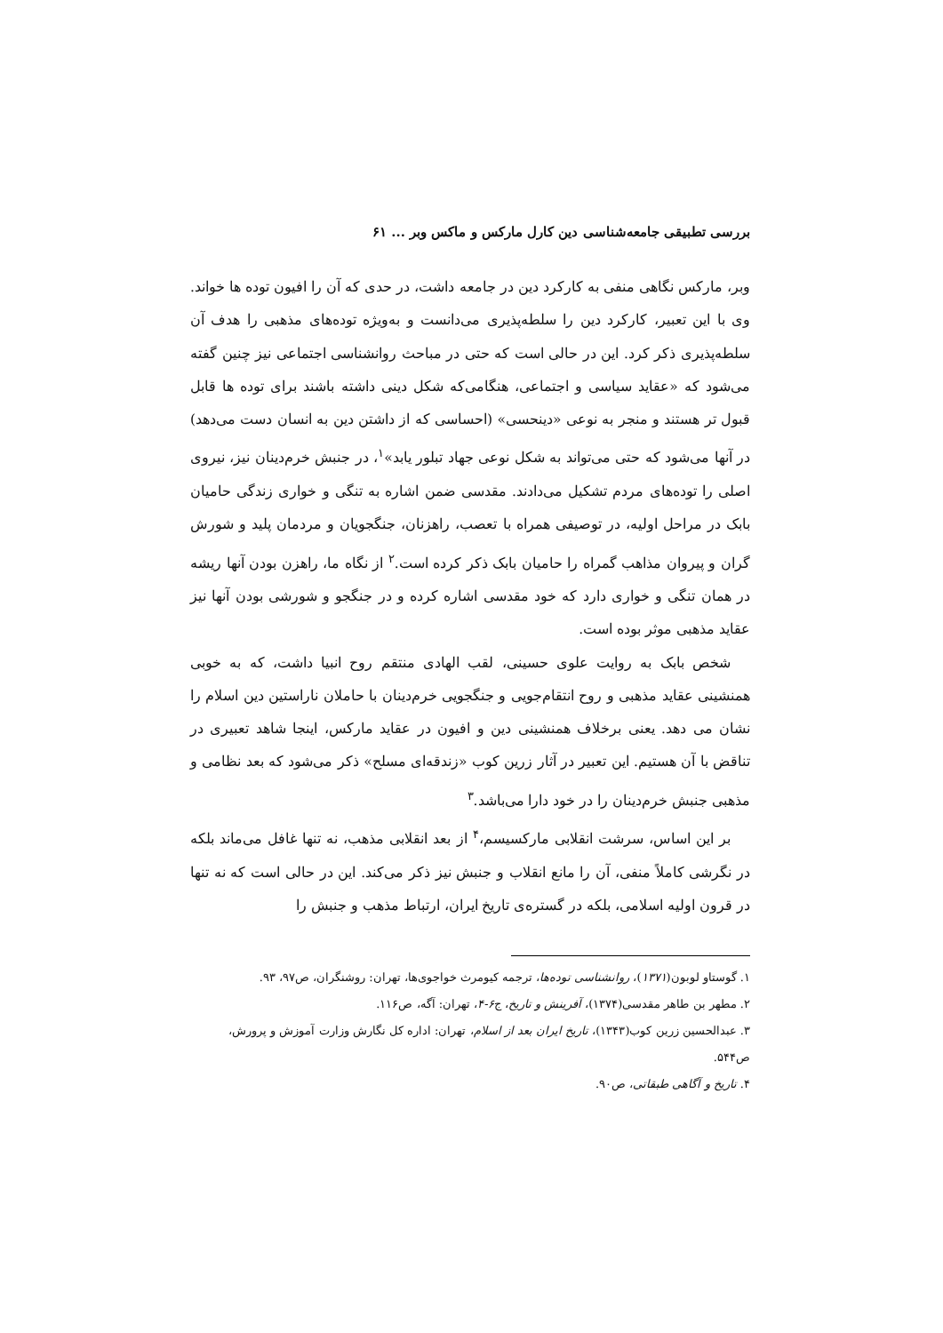بررسی تطبیقی جامعه‌شناسی دین کارل مارکس و ماکس وبر ... ۶۱
وبر، مارکس نگاهی منفی به کارکرد دین در جامعه داشت، در حدی که آن را افیون توده ها خواند. وی با این تعبیر، کارکرد دین را سلطه‌پذیری می‌دانست و به‌ویژه توده‌های مذهبی را هدف آن سلطه‌پذیری ذکر کرد. این در حالی است که حتی در مباحث روانشناسی اجتماعی نیز چنین گفته می‌شود که «عقاید سیاسی و اجتماعی، هنگامی‌که شکل دینی داشته باشند برای توده ها قابل قبول تر هستند و منجر به نوعی «دینحسی» (احساسی که از داشتن دین به انسان دست می‌دهد) در آنها می‌شود که حتی می‌تواند به شکل نوعی جهاد تبلور یابد»<sup>۱</sup>، در جنبش خرم‌دینان نیز، نیروی اصلی را توده‌های مردم تشکیل می‌دادند. مقدسی ضمن اشاره به تنگی و خواری زندگی حامیان بابک در مراحل اولیه، در توصیفی همراه با تعصب، راهزنان، جنگجویان و مردمان پلید و شورش گران و پیروان مذاهب گمراه را حامیان بابک ذکر کرده است.<sup>۲</sup> از نگاه ما، راهزن بودن آنها ریشه در همان تنگی و خواری دارد که خود مقدسی اشاره کرده و در جنگجو و شورشی بودن آنها نیز عقاید مذهبی موثر بوده است.
شخص بابک به روایت علوی حسینی، لقب الهادی منتقم روح انبیا داشت، که به خوبی همنشینی عقاید مذهبی و روح انتقام‌جویی و جنگجویی خرم‌دینان با حاملان ناراستین دین اسلام را نشان می دهد. یعنی برخلاف همنشینی دین و افیون در عقاید مارکس، اینجا شاهد تعبیری در تناقض با آن هستیم. این تعبیر در آثار زرین کوب «زندقه‌ای مسلح» ذکر می‌شود که بعد نظامی و مذهبی جنبش خرم‌دینان را در خود دارا می‌باشد.<sup>۳</sup>
بر این اساس، سرشت انقلابی مارکسیسم،<sup>۴</sup> از بعد انقلابی مذهب، نه تنها غافل می‌ماند بلکه در نگرشی کاملاً منفی، آن را مانع انقلاب و جنبش نیز ذکر می‌کند. این در حالی است که نه تنها در قرون اولیه اسلامی، بلکه در گستره‌ی تاریخ ایران، ارتباط مذهب و جنبش را
۱. گوستاو لوبون(۱۳۷۱)، روانشناسی توده‌ها، ترجمه کیومرث خواجوی‌ها، تهران: روشنگران، ص۹۷، ۹۳.
۲. مطهر بن طاهر مقدسی(۱۳۷۴)، آفرینش و تاریخ، ج۶-۴، تهران: آگه، ص۱۱۶.
۳. عبدالحسین زرین کوب(۱۳۴۳)، تاریخ ایران بعد از اسلام، تهران: اداره کل نگارش وزارت آموزش و پرورش، ص۵۴۴.
۴. تاریخ و آگاهی طبقاتی، ص۹۰.